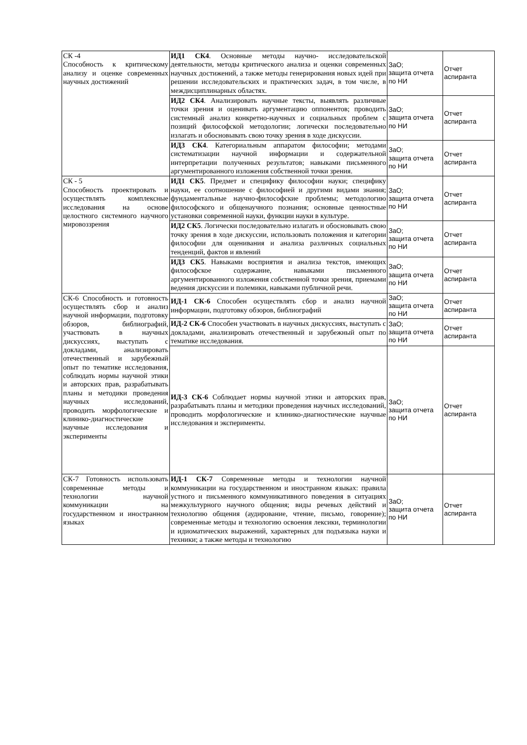| СК -4 Способность к критическому анализу и оценке современных научных достижений | ИД1 СК4 . Основные методы научно- исследовательской деятельности, методы критического анализа и оценки современных научных достижений, а также методы генерирования новых идей при решении исследовательских и практических задач, в том числе, в междисциплинарных областях. | ЗаО; защита отчета по НИ | Отчет аспиранта |
| | ИД2 СК4 . Анализировать научные тексты, выявлять различные точки зрения и оценивать аргументацию оппонентов; проводить системный анализ конкретно-научных и социальных проблем с позиций философской методологии; логически последовательно излагать и обосновывать свою точку зрения в ходе дискуссии. | ЗаО; защита отчета по НИ | Отчет аспиранта |
| | ИД3 СК4 . Категориальным аппаратом философии; методами систематизации научной информации и содержательной интерпретации полученных результатов; навыками письменного аргументированного изложения собственной точки зрения. | ЗаО; защита отчета по НИ | Отчет аспиранта |
| СК - 5 Способность проектировать и осуществлять комплексные исследования на основе целостного системного научного мировоззрения | ИД1 СК5 . Предмет и специфику философии науки; специфику науки, ее соотношение с философией и другими видами знания; фундаментальные научно-философские проблемы; методологию философского и общенаучного познания; основные ценностные установки современной науки, функции науки в культуре. | ЗаО; защита отчета по НИ | Отчет аспиранта |
| | ИД2 СК5 . Логически последовательно излагать и обосновывать свою точку зрения в ходе дискуссии, использовать положения и категории философии для оценивания и анализа различных социальных тенденций, фактов и явлений | ЗаО; защита отчета по НИ | Отчет аспиранта |
| | ИД3 СК5 . Навыками восприятия и анализа текстов, имеющих философское содержание, навыками письменного аргументированного изложения собственной точки зрения, приемами ведения дискуссии и полемики, навыками публичной речи. | ЗаО; защита отчета по НИ | Отчет аспиранта |
| СК-6 Способность и готовность осуществлять сбор и анализ научной информации, подготовку обзоров, библиографий, участвовать в научных дискуссиях, выступать с докладами, анализировать отечественный и зарубежный опыт по тематике исследования, соблюдать нормы научной этики и авторских прав, разрабатывать планы и методики проведения научных исследований, проводить морфологические и клинико-диагностические научные исследования и эксперименты | ИД-1 СК-6 Способен осуществлять сбор и анализ научной информации, подготовку обзоров, библиографий | ЗаО; защита отчета по НИ | Отчет аспиранта |
| | ИД-2 СК-6 Способен участвовать в научных дискуссиях, выступать с докладами, анализировать отечественный и зарубежный опыт по тематике исследования. | ЗаО; защита отчета по НИ | Отчет аспиранта |
| | ИД-3 СК-6 Соблюдает нормы научной этики и авторских прав, разрабатывать планы и методики проведения научных исследований, проводить морфологические и клинико-диагностические научные исследования и эксперименты. | ЗаО; защита отчета по НИ | Отчет аспиранта |
| СК-7 Готовность использовать современные методы и технологии научной коммуникации на государственном и иностранном языках | ИД-1 СК-7 Современные методы и технологии научной коммуникации на государственном и иностранном языках: правила устного и письменного коммуникативного поведения в ситуациях межкультурного научного общения; виды речевых действий и технологию общения (аудирование, чтение, письмо, говорение); современные методы и технологию освоения лексики, терминологии и идиоматических выражений, характерных для подъязыка науки и техники; а также методы и технологию | ЗаО; защита отчета по НИ | Отчет аспиранта |